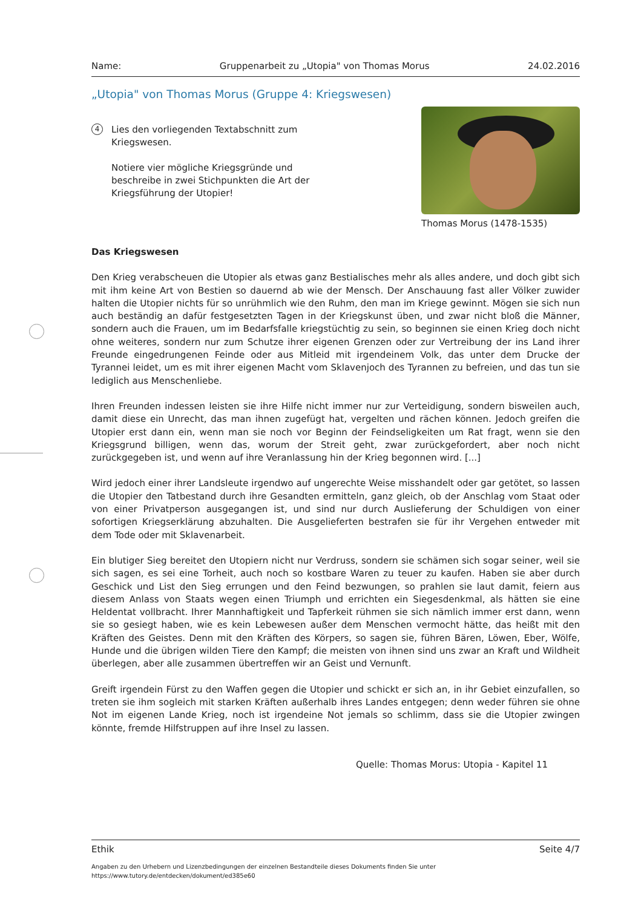Name: Gruppenarbeit zu „Utopia" von Thomas Morus 24.02.2016
„Utopia" von Thomas Morus (Gruppe 4: Kriegswesen)
4
Lies den vorliegenden Textabschnitt zum Kriegswesen.
Notiere vier mögliche Kriegsgründe und beschreibe in zwei Stichpunkten die Art der Kriegsführung der Utopier!
Thomas Morus (1478-1535)
Das Kriegswesen
Den Krieg verabscheuen die Utopier als etwas ganz Bestialisches mehr als alles andere, und doch gibt sich mit ihm keine Art von Bestien so dauernd ab wie der Mensch. Der Anschauung fast aller Völker zuwider halten die Utopier nichts für so unrühmlich wie den Ruhm, den man im Kriege gewinnt. Mögen sie sich nun auch beständig an dafür festgesetzten Tagen in der Kriegskunst üben, und zwar nicht bloß die Männer, sondern auch die Frauen, um im Bedarfsfalle kriegstüchtig zu sein, so beginnen sie einen Krieg doch nicht ohne weiteres, sondern nur zum Schutze ihrer eigenen Grenzen oder zur Vertreibung der ins Land ihrer Freunde eingedrungenen Feinde oder aus Mitleid mit irgendeinem Volk, das unter dem Drucke der Tyrannei leidet, um es mit ihrer eigenen Macht vom Sklavenjoch des Tyrannen zu befreien, und das tun sie lediglich aus Menschenliebe.
Ihren Freunden indessen leisten sie ihre Hilfe nicht immer nur zur Verteidigung, sondern bisweilen auch, damit diese ein Unrecht, das man ihnen zugefügt hat, vergelten und rächen können. Jedoch greifen die Utopier erst dann ein, wenn man sie noch vor Beginn der Feindseligkeiten um Rat fragt, wenn sie den Kriegsgrund billigen, wenn das, worum der Streit geht, zwar zurückgefordert, aber noch nicht zurückgegeben ist, und wenn auf ihre Veranlassung hin der Krieg begonnen wird. [...]
Wird jedoch einer ihrer Landsleute irgendwo auf ungerechte Weise misshandelt oder gar getötet, so lassen die Utopier den Tatbestand durch ihre Gesandten ermitteln, ganz gleich, ob der Anschlag vom Staat oder von einer Privatperson ausgegangen ist, und sind nur durch Auslieferung der Schuldigen von einer sofortigen Kriegserklärung abzuhalten. Die Ausgelieferten bestrafen sie für ihr Vergehen entweder mit dem Tode oder mit Sklavenarbeit.
Ein blutiger Sieg bereitet den Utopiern nicht nur Verdruss, sondern sie schämen sich sogar seiner, weil sie sich sagen, es sei eine Torheit, auch noch so kostbare Waren zu teuer zu kaufen. Haben sie aber durch Geschick und List den Sieg errungen und den Feind bezwungen, so prahlen sie laut damit, feiern aus diesem Anlass von Staats wegen einen Triumph und errichten ein Siegesdenkmal, als hätten sie eine Heldentat vollbracht. Ihrer Mannhaftigkeit und Tapferkeit rühmen sie sich nämlich immer erst dann, wenn sie so gesiegt haben, wie es kein Lebewesen außer dem Menschen vermocht hätte, das heißt mit den Kräften des Geistes. Denn mit den Kräften des Körpers, so sagen sie, führen Bären, Löwen, Eber, Wölfe, Hunde und die übrigen wilden Tiere den Kampf; die meisten von ihnen sind uns zwar an Kraft und Wildheit überlegen, aber alle zusammen übertreffen wir an Geist und Vernunft.
Greift irgendein Fürst zu den Waffen gegen die Utopier und schickt er sich an, in ihr Gebiet einzufallen, so treten sie ihm sogleich mit starken Kräften außerhalb ihres Landes entgegen; denn weder führen sie ohne Not im eigenen Lande Krieg, noch ist irgendeine Not jemals so schlimm, dass sie die Utopier zwingen könnte, fremde Hilfstruppen auf ihre Insel zu lassen.
Quelle: Thomas Morus: Utopia - Kapitel 11
Ethik Seite 4/7
Angaben zu den Urhebern und Lizenzbedingungen der einzelnen Bestandteile dieses Dokuments finden Sie unter
https://www.tutory.de/entdecken/dokument/ed385e60